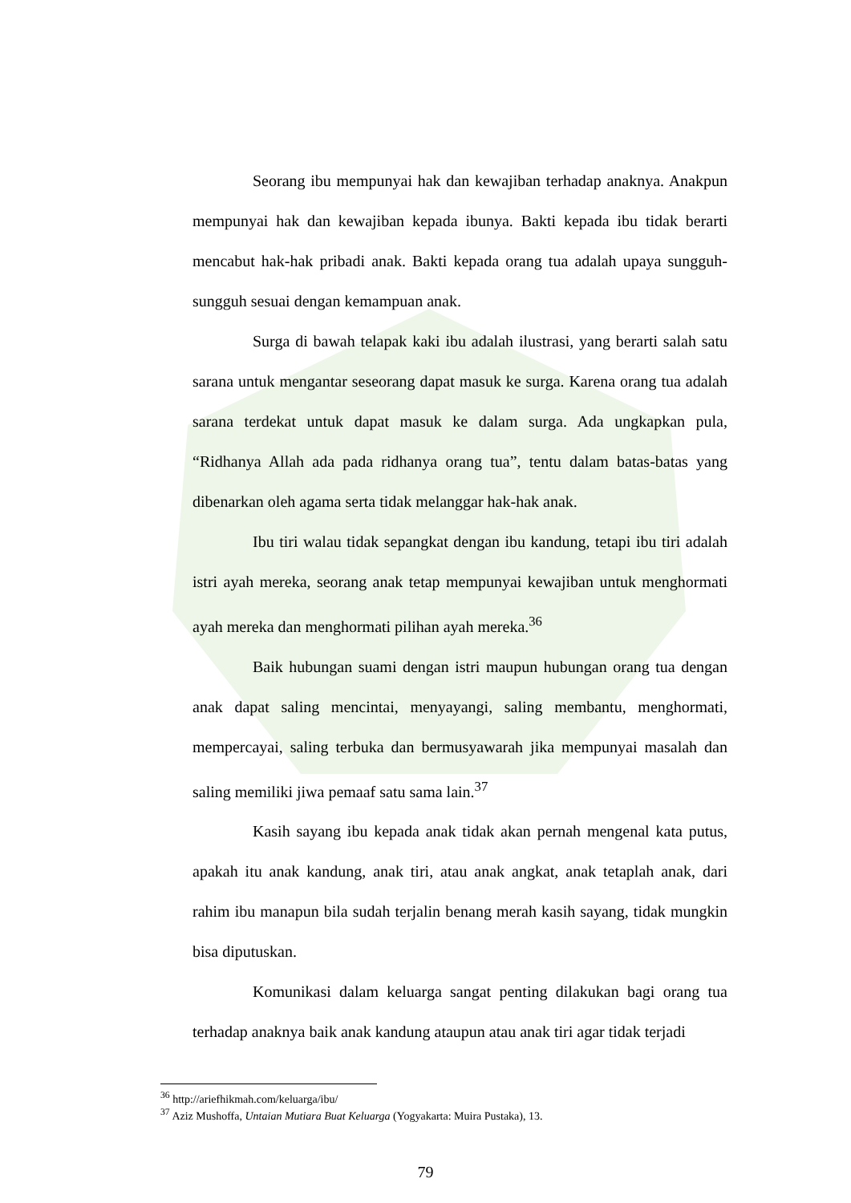Seorang ibu mempunyai hak dan kewajiban terhadap anaknya. Anakpun mempunyai hak dan kewajiban kepada ibunya. Bakti kepada ibu tidak berarti mencabut hak-hak pribadi anak. Bakti kepada orang tua adalah upaya sungguh-sungguh sesuai dengan kemampuan anak.
Surga di bawah telapak kaki ibu adalah ilustrasi, yang berarti salah satu sarana untuk mengantar seseorang dapat masuk ke surga. Karena orang tua adalah sarana terdekat untuk dapat masuk ke dalam surga. Ada ungkapkan pula, “Ridhanya Allah ada pada ridhanya orang tua”, tentu dalam batas-batas yang dibenarkan oleh agama serta tidak melanggar hak-hak anak.
Ibu tiri walau tidak sepangkat dengan ibu kandung, tetapi ibu tiri adalah istri ayah mereka, seorang anak tetap mempunyai kewajiban untuk menghormati ayah mereka dan menghormati pilihan ayah mereka.<sup>36</sup>
Baik hubungan suami dengan istri maupun hubungan orang tua dengan anak dapat saling mencintai, menyayangi, saling membantu, menghormati, mempercayai, saling terbuka dan bermusyawarah jika mempunyai masalah dan saling memiliki jiwa pemaaf satu sama lain.<sup>37</sup>
Kasih sayang ibu kepada anak tidak akan pernah mengenal kata putus, apakah itu anak kandung, anak tiri, atau anak angkat, anak tetaplah anak, dari rahim ibu manapun bila sudah terjalin benang merah kasih sayang, tidak mungkin bisa diputuskan.
Komunikasi dalam keluarga sangat penting dilakukan bagi orang tua terhadap anaknya baik anak kandung ataupun atau anak tiri agar tidak terjadi
<sup>36</sup> http://ariefhikmah.com/keluarga/ibu/
<sup>37</sup> Aziz Mushoffa, Untaian Mutiara Buat Keluarga (Yogyakarta: Muira Pustaka), 13.
79